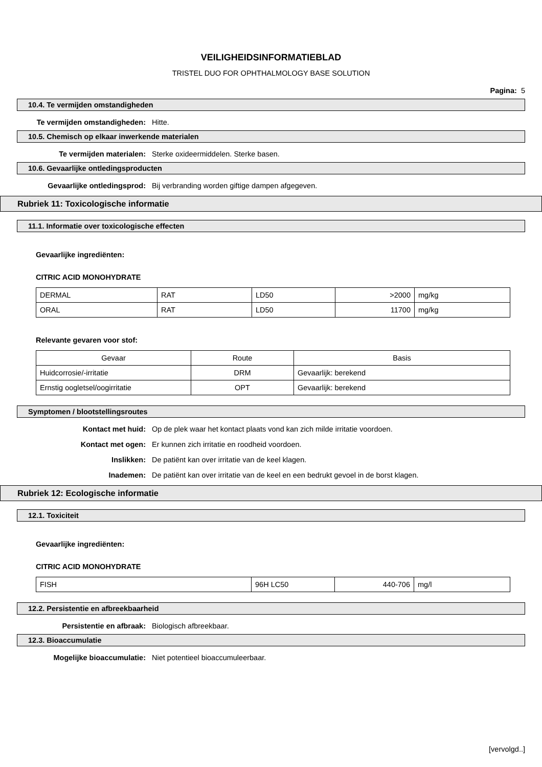VEILIGHEIDSINFORMATIEBLAD
TRISTEL DUO FOR OPHTHALMOLOGY BASE SOLUTION
Pagina: 5
10.4. Te vermijden omstandigheden
Te vermijden omstandigheden: Hitte.
10.5. Chemisch op elkaar inwerkende materialen
Te vermijden materialen: Sterke oxideermiddelen. Sterke basen.
10.6. Gevaarlijke ontledingsproducten
Gevaarlijke ontledingsprod: Bij verbranding worden giftige dampen afgegeven.
Rubriek 11: Toxicologische informatie
11.1. Informatie over toxicologische effecten
Gevaarlijke ingrediënten:
CITRIC ACID MONOHYDRATE
| DERMAL | RAT | LD50 | >2000 | mg/kg |
| ORAL | RAT | LD50 | 11700 | mg/kg |
Relevante gevaren voor stof:
| Gevaar | Route | Basis |
| Huidcorrosie/-irritatie | DRM | Gevaarlijk: berekend |
| Ernstig oogletsel/oogirritatie | OPT | Gevaarlijk: berekend |
Symptomen / blootstellingsroutes
Kontact met huid: Op de plek waar het kontact plaats vond kan zich milde irritatie voordoen.
Kontact met ogen: Er kunnen zich irritatie en roodheid voordoen.
Inslikken: De patiënt kan over irritatie van de keel klagen.
Inademen: De patiënt kan over irritatie van de keel en een bedrukt gevoel in de borst klagen.
Rubriek 12: Ecologische informatie
12.1. Toxiciteit
Gevaarlijke ingrediënten:
CITRIC ACID MONOHYDRATE
| FISH | 96H LC50 | 440-706 | mg/l |
12.2. Persistentie en afbreekbaarheid
Persistentie en afbraak: Biologisch afbreekbaar.
12.3. Bioaccumulatie
Mogelijke bioaccumulatie: Niet potentieel bioaccumuleerbaar.
[vervolgd..]